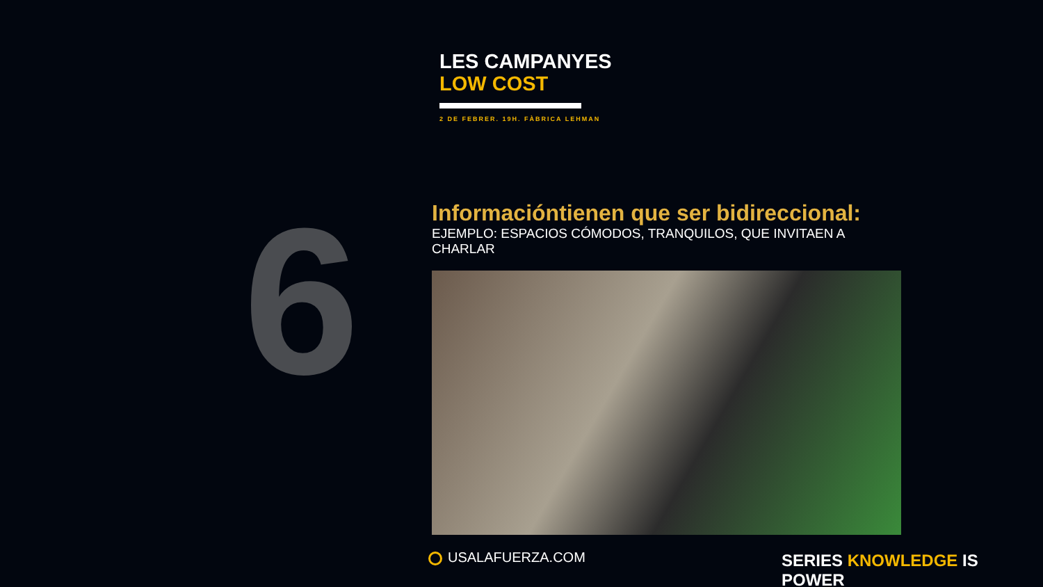LES CAMPANYES
LOW COST
2 DE FEBRER. 19H. FÀBRICA LEHMAN
6
Informacióntienen que ser bidireccional:
EJEMPLO: ESPACIOS CÓMODOS, TRANQUILOS, QUE INVITAEN A CHARLAR
USALAFUERZA.COM SERIES KNOWLEDGE IS POWER